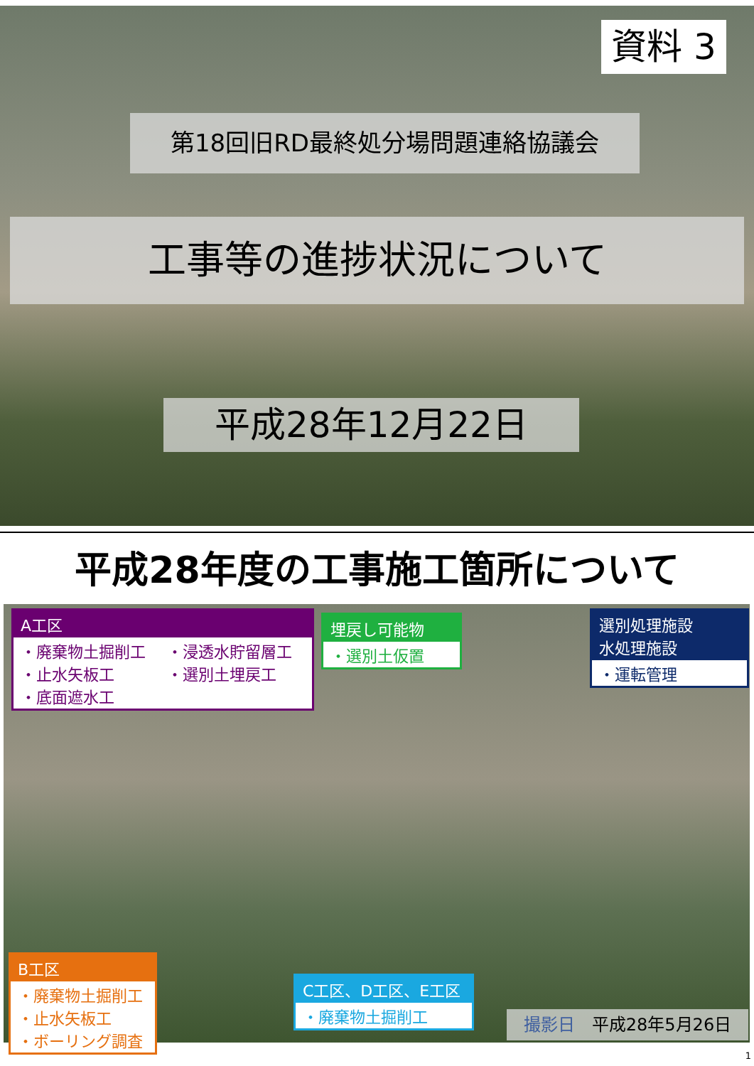資料 3
第18回旧RD最終処分場問題連絡協議会
工事等の進捗状況について
平成28年12月22日
平成28年度の工事施工箇所について
A工区
・廃棄物土掘削工
・止水矢板工
・底面遮水工 ・浸透水貯留層工
・選別土埋戻工
埋戻し可能物
・選別土仮置
選別処理施設
水処理施設
・運転管理
B工区
・廃棄物土掘削工
・止水矢板工
・ボーリング調査
C工区、D工区、E工区
・廃棄物土掘削工
撮影日　平成28年5月26日
1